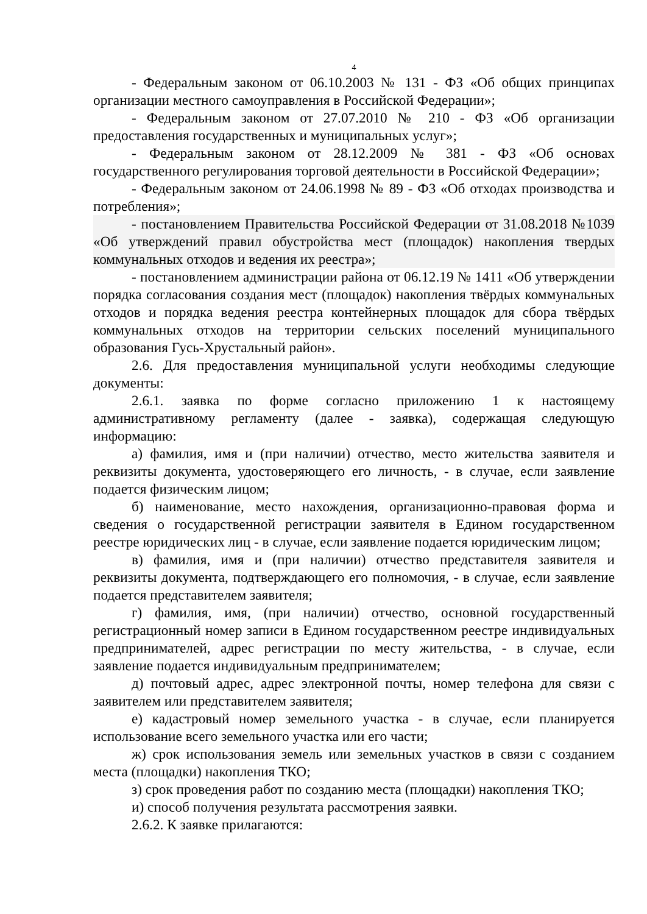4
- Федеральным законом от 06.10.2003 № 131 - ФЗ «Об общих принципах организации местного самоуправления в Российской Федерации»;
- Федеральным законом от 27.07.2010 № 210 - ФЗ «Об организации предоставления государственных и муниципальных услуг»;
- Федеральным законом от 28.12.2009 № 381 - ФЗ «Об основах государственного регулирования торговой деятельности в Российской Федерации»;
- Федеральным законом от 24.06.1998 № 89 - ФЗ «Об отходах производства и потребления»;
- постановлением Правительства Российской Федерации от 31.08.2018 №1039 «Об утверждений правил обустройства мест (площадок) накопления твердых коммунальных отходов и ведения их реестра»;
- постановлением администрации района от 06.12.19 № 1411 «Об утверждении порядка согласования создания мест (площадок) накопления твёрдых коммунальных отходов и порядка ведения реестра контейнерных площадок для сбора твёрдых коммунальных отходов на территории сельских поселений муниципального образования Гусь-Хрустальный район».
2.6. Для предоставления муниципальной услуги необходимы следующие документы:
2.6.1. заявка по форме согласно приложению 1 к настоящему административному регламенту (далее - заявка), содержащая следующую информацию:
а) фамилия, имя и (при наличии) отчество, место жительства заявителя и реквизиты документа, удостоверяющего его личность, - в случае, если заявление подается физическим лицом;
б) наименование, место нахождения, организационно-правовая форма и сведения о государственной регистрации заявителя в Едином государственном реестре юридических лиц - в случае, если заявление подается юридическим лицом;
в) фамилия, имя и (при наличии) отчество представителя заявителя и реквизиты документа, подтверждающего его полномочия, - в случае, если заявление подается представителем заявителя;
г) фамилия, имя, (при наличии) отчество, основной государственный регистрационный номер записи в Едином государственном реестре индивидуальных предпринимателей, адрес регистрации по месту жительства, - в случае, если заявление подается индивидуальным предпринимателем;
д) почтовый адрес, адрес электронной почты, номер телефона для связи с заявителем или представителем заявителя;
е) кадастровый номер земельного участка - в случае, если планируется использование всего земельного участка или его части;
ж) срок использования земель или земельных участков в связи с созданием места (площадки) накопления ТКО;
з) срок проведения работ по созданию места (площадки) накопления ТКО;
и) способ получения результата рассмотрения заявки.
2.6.2. К заявке прилагаются: